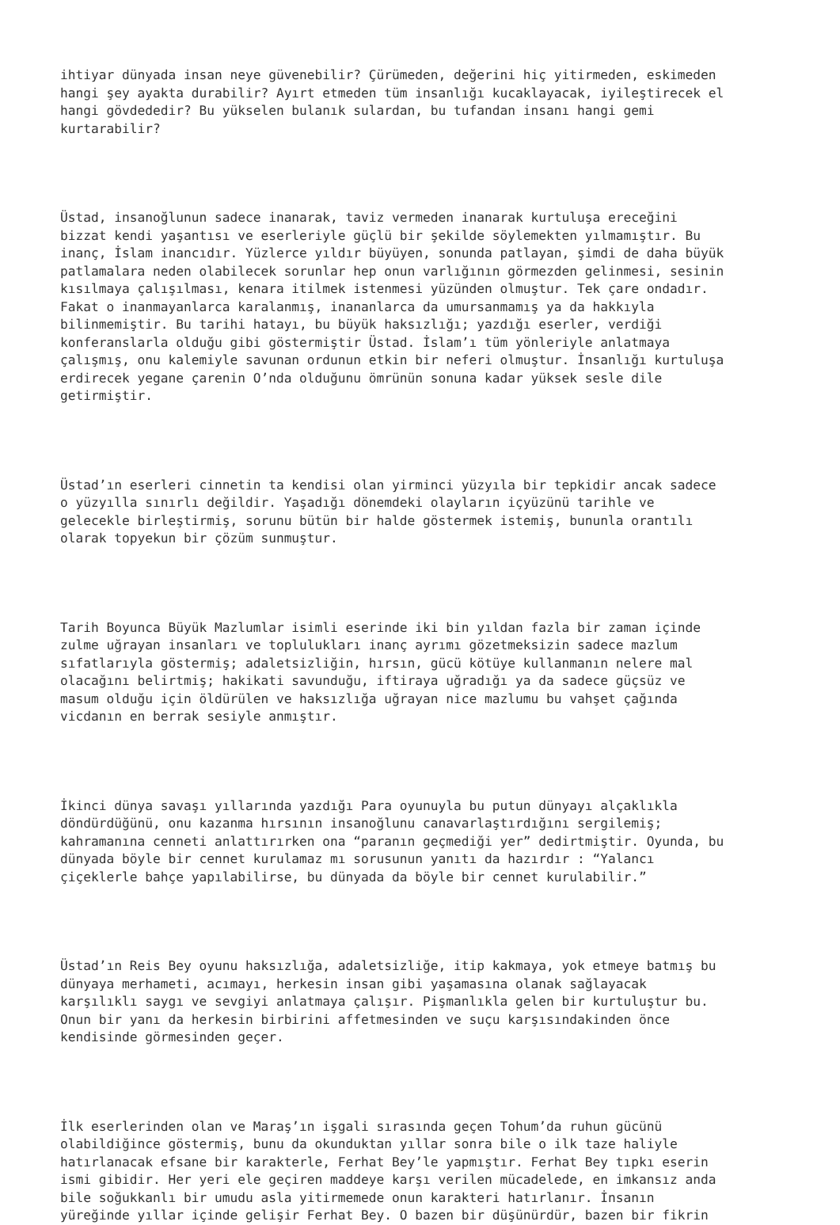ihtiyar dünyada insan neye güvenebilir? Çürümeden, değerini hiç yitirmeden, eskimeden hangi şey ayakta durabilir? Ayırt etmeden tüm insanlığı kucaklayacak, iyileştirecek el hangi gövdededir? Bu yükselen bulanık sulardan, bu tufandan insanı hangi gemi kurtarabilir?
Üstad, insanoğlunun sadece inanarak, taviz vermeden inanarak kurtuluşa ereceğini bizzat kendi yaşantısı ve eserleriyle güçlü bir şekilde söylemekten yılmamıştır. Bu inanç, İslam inancıdır. Yüzlerce yıldır büyüyen, sonunda patlayan, şimdi de daha büyük patlamalara neden olabilecek sorunlar hep onun varlığının görmezden gelinmesi, sesinin kısılmaya çalışılması, kenara itilmek istenmesi yüzünden olmuştur. Tek çare ondadır. Fakat o inanmayanlarca karalanmış, inananlarca da umursanmamış ya da hakkıyla bilinmemiştir. Bu tarihi hatayı, bu büyük haksızlığı; yazdığı eserler, verdiği konferanslarla olduğu gibi göstermiştir Üstad. İslam’ı tüm yönleriyle anlatmaya çalışmış, onu kalemiyle savunan ordunun etkin bir neferi olmuştur. İnsanlığı kurtuluşa erdirecek yegane çarenin O’nda olduğunu ömrünün sonuna kadar yüksek sesle dile getirmiştir.
Üstad’ın eserleri cinnetin ta kendisi olan yirminci yüzyıla bir tepkidir ancak sadece o yüzyılla sınırlı değildir. Yaşadığı dönemdeki olayların içyüzünü tarihle ve gelecekle birleştirmiş, sorunu bütün bir halde göstermek istemiş, bununla orantılı olarak topyekun bir çözüm sunmuştur.
Tarih Boyunca Büyük Mazlumlar isimli eserinde iki bin yıldan fazla bir zaman içinde zulme uğrayan insanları ve toplulukları inanç ayrımı gözetmeksizin sadece mazlum sıfatlarıyla göstermiş; adaletsizliğin, hırsın, gücü kötüye kullanmanın nelere mal olacağını belirtmiş; hakikati savunduğu, iftiraya uğradığı ya da sadece güçsüz ve masum olduğu için öldürülen ve haksızlığa uğrayan nice mazlumu bu vahşet çağında vicdanın en berrak sesiyle anmıştır.
İkinci dünya savaşı yıllarında yazdığı Para oyunuyla bu putun dünyayı alçaklıkla döndürdüğünü, onu kazanma hırsının insanoğlunu canavarlaştırdığını sergilemiş; kahramanına cenneti anlattırırken ona “paranın geçmediği yer” dedirtmiştir. Oyunda, bu dünyada böyle bir cennet kurulamaz mı sorusunun yanıtı da hazırdır : “Yalancı çiçeklerle bahçe yapılabilirse, bu dünyada da böyle bir cennet kurulabilir.”
Üstad’ın Reis Bey oyunu haksızlığa, adaletsizliğe, itip kakmaya, yok etmeye batmış bu dünyaya merhameti, acımayı, herkesin insan gibi yaşamasına olanak sağlayacak karşılıklı saygı ve sevgiyi anlatmaya çalışır. Pişmanlıkla gelen bir kurtuluştur bu. Onun bir yanı da herkesin birbirini affetmesinden ve suçu karşısındakinden önce kendisinde görmesinden geçer.
İlk eserlerinden olan ve Maraş’ın işgali sırasında geçen Tohum’da ruhun gücünü olabildiğince göstermiş, bunu da okunduktan yıllar sonra bile o ilk taze haliyle hatırlanacak efsane bir karakterle, Ferhat Bey’le yapmıştır. Ferhat Bey tıpkı eserin ismi gibidir. Her yeri ele geçiren maddeye karşı verilen mücadelede, en imkansız anda bile soğukkanlı bir umudu asla yitirmemede onun karakteri hatırlanır. İnsanın yüreğinde yıllar içinde gelişir Ferhat Bey. O bazen bir düşünürdür, bazen bir fikrin